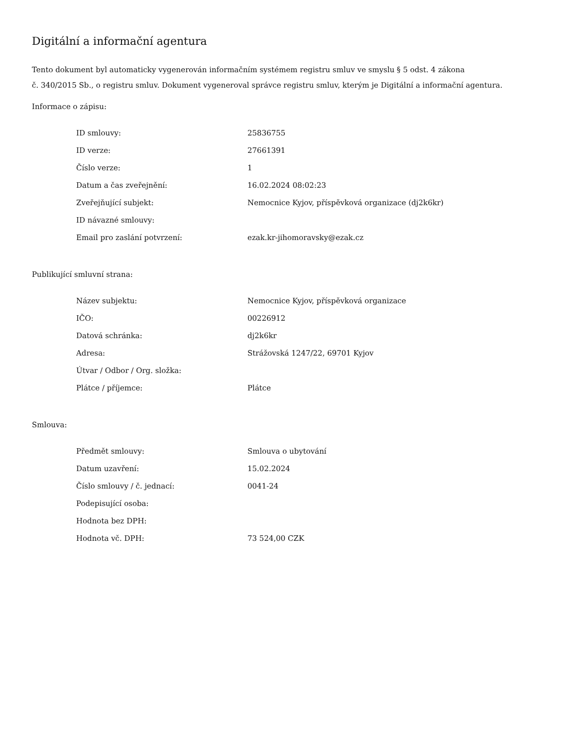Digitální a informační agentura
Tento dokument byl automaticky vygenerován informačním systémem registru smluv ve smyslu § 5 odst. 4 zákona
č. 340/2015 Sb., o registru smluv. Dokument vygeneroval správce registru smluv, kterým je Digitální a informační agentura.
Informace o zápisu:
| ID smlouvy: | 25836755 |
| ID verze: | 27661391 |
| Číslo verze: | 1 |
| Datum a čas zveřejnění: | 16.02.2024 08:02:23 |
| Zveřejňující subjekt: | Nemocnice Kyjov, příspěvková organizace (dj2k6kr) |
| ID návazné smlouvy: | |
| Email pro zaslání potvrzení: | ezak.kr-jihomoravsky@ezak.cz |
Publikující smluvní strana:
| Název subjektu: | Nemocnice Kyjov, příspěvková organizace |
| IČO: | 00226912 |
| Datová schránka: | dj2k6kr |
| Adresa: | Strážovská 1247/22, 69701 Kyjov |
| Útvar / Odbor / Org. složka: | |
| Plátce / příjemce: | Plátce |
Smlouva:
| Předmět smlouvy: | Smlouva o ubytování |
| Datum uzavření: | 15.02.2024 |
| Číslo smlouvy / č. jednací: | 0041-24 |
| Podepisující osoba: | |
| Hodnota bez DPH: | |
| Hodnota vč. DPH: | 73 524,00 CZK |